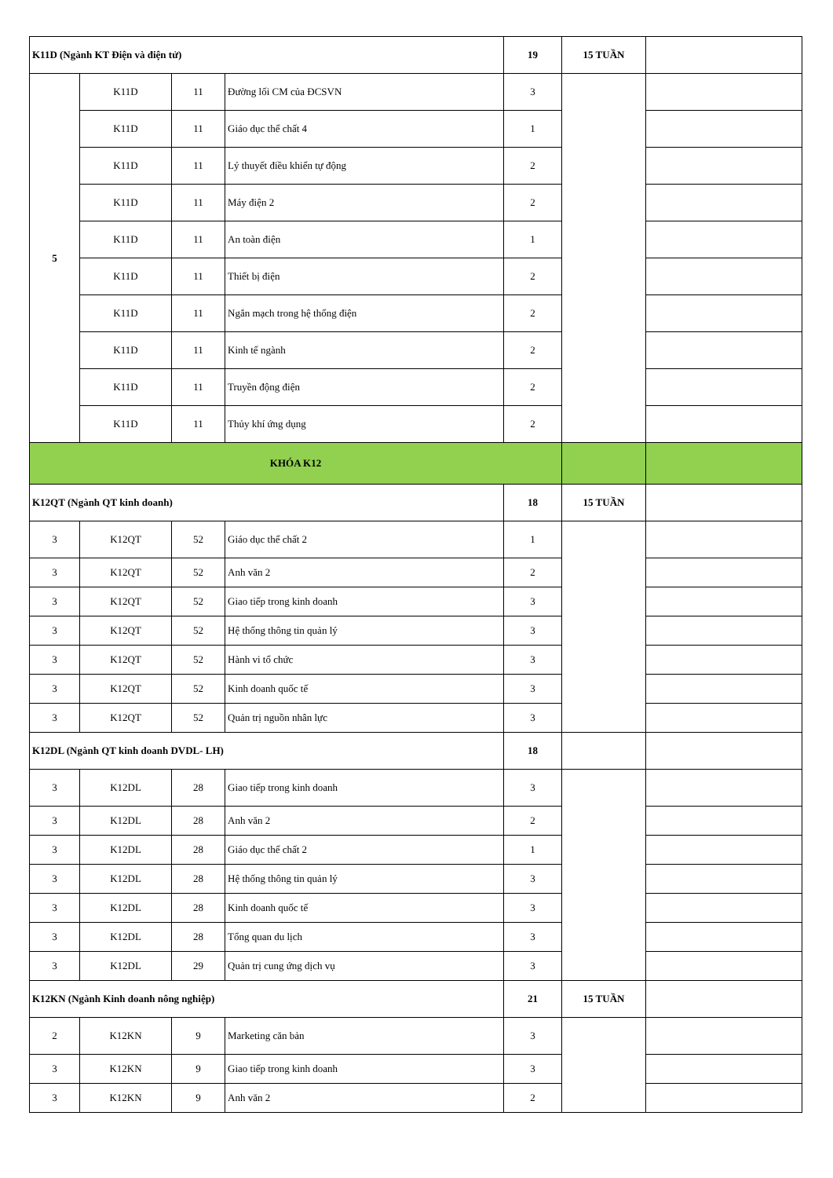| K11D (Ngành KT Điện và điện tử) | | | | 19 | 15 TUẦN | |
| 5 | K11D | 11 | Đường lối CM của ĐCSVN | 3 | | |
| | K11D | 11 | Giáo dục thể chất 4 | 1 | | |
| | K11D | 11 | Lý thuyết điều khiển tự động | 2 | | |
| | K11D | 11 | Máy điện 2 | 2 | | |
| | K11D | 11 | An toàn điện | 1 | | |
| | K11D | 11 | Thiết bị điện | 2 | | |
| | K11D | 11 | Ngắn mạch trong hệ thống điện | 2 | | |
| | K11D | 11 | Kinh tế ngành | 2 | | |
| | K11D | 11 | Truyền động điện | 2 | | |
| | K11D | 11 | Thủy khí ứng dụng | 2 | | |
| KHÓA K12 | | | | | | |
| K12QT (Ngành QT kinh doanh) | | | | 18 | 15 TUẦN | |
| 3 | K12QT | 52 | Giáo dục thể chất 2 | 1 | | |
| 3 | K12QT | 52 | Anh văn 2 | 2 | | |
| 3 | K12QT | 52 | Giao tiếp trong kinh doanh | 3 | | |
| 3 | K12QT | 52 | Hệ thống thông tin quản lý | 3 | | |
| 3 | K12QT | 52 | Hành vi tổ chức | 3 | | |
| 3 | K12QT | 52 | Kinh doanh quốc tế | 3 | | |
| 3 | K12QT | 52 | Quản trị nguồn nhân lực | 3 | | |
| K12DL (Ngành QT kinh doanh DVDL- LH) | | | | 18 | | |
| 3 | K12DL | 28 | Giao tiếp trong kinh doanh | 3 | | |
| 3 | K12DL | 28 | Anh văn 2 | 2 | | |
| 3 | K12DL | 28 | Giáo dục thể chất 2 | 1 | | |
| 3 | K12DL | 28 | Hệ thống thông tin quản lý | 3 | | |
| 3 | K12DL | 28 | Kinh doanh quốc tế | 3 | | |
| 3 | K12DL | 28 | Tổng quan du lịch | 3 | | |
| 3 | K12DL | 29 | Quản trị cung ứng dịch vụ | 3 | | |
| K12KN (Ngành Kinh doanh nông nghiệp) | | | | 21 | 15 TUẦN | |
| 2 | K12KN | 9 | Marketing căn bản | 3 | | |
| 3 | K12KN | 9 | Giao tiếp trong kinh doanh | 3 | | |
| 3 | K12KN | 9 | Anh văn 2 | 2 | | |